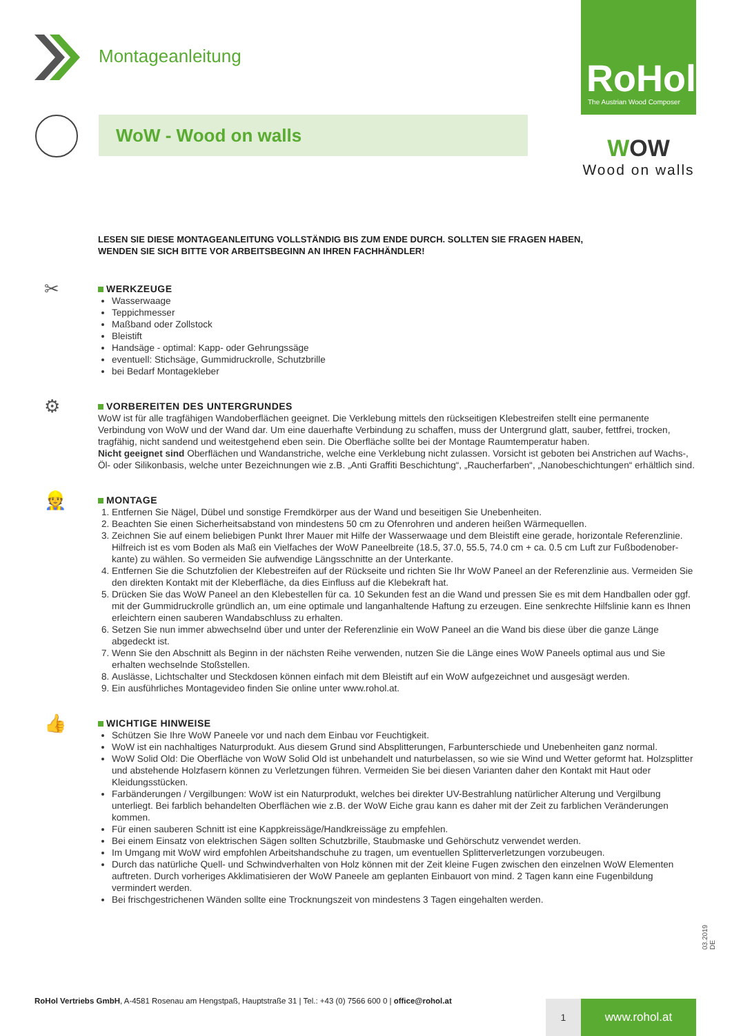Montageanleitung
RoHol
The Austrian Wood Composer
WoW - Wood on walls
WOW
Wood on walls
LESEN SIE DIESE MONTAGEANLEITUNG VOLLSTÄNDIG BIS ZUM ENDE DURCH. SOLLTEN SIE FRAGEN HABEN,
WENDEN SIE SICH BITTE VOR ARBEITSBEGINN AN IHREN FACHHÄNDLER!
✂
WERKZEUGE
Wasserwaage
Teppichmesser
Maßband oder Zollstock
Bleistift
Handsäge - optimal: Kapp- oder Gehrungssäge
eventuell: Stichsäge, Gummidruckrolle, Schutzbrille
bei Bedarf Montagekleber
⚙
VORBEREITEN DES UNTERGRUNDES
WoW ist für alle tragfähigen Wandoberflächen geeignet. Die Verklebung mittels den rückseitigen Klebestreifen stellt eine permanente Verbindung von WoW und der Wand dar. Um eine dauerhafte Verbindung zu schaffen, muss der Untergrund glatt, sauber, fettfrei, trocken, tragfähig, nicht sandend und weitestgehend eben sein. Die Oberfläche sollte bei der Montage Raumtemperatur haben.
Nicht geeignet sind Oberflächen und Wandanstriche, welche eine Verklebung nicht zulassen. Vorsicht ist geboten bei Anstrichen auf Wachs-, Öl- oder Silikonbasis, welche unter Bezeichnungen wie z.B. „Anti Graffiti Beschichtung“, „Raucherfarben“, „Nanobeschichtungen“ erhältlich sind.
👷
MONTAGE
1. Entfernen Sie Nägel, Dübel und sonstige Fremdkörper aus der Wand und beseitigen Sie Unebenheiten.
2. Beachten Sie einen Sicherheitsabstand von mindestens 50 cm zu Ofenrohren und anderen heißen Wärmequellen.
3. Zeichnen Sie auf einem beliebigen Punkt Ihrer Mauer mit Hilfe der Wasserwaage und dem Bleistift eine gerade, horizontale Referenzlinie. Hilfreich ist es vom Boden als Maß ein Vielfaches der WoW Paneelbreite (18.5, 37.0, 55.5, 74.0 cm + ca. 0.5 cm Luft zur Fußbodenober-kante) zu wählen. So vermeiden Sie aufwendige Längsschnitte an der Unterkante.
4. Entfernen Sie die Schutzfolien der Klebestreifen auf der Rückseite und richten Sie Ihr WoW Paneel an der Referenzlinie aus. Vermeiden Sie den direkten Kontakt mit der Kleberfläche, da dies Einfluss auf die Klebekraft hat.
5. Drücken Sie das WoW Paneel an den Klebestellen für ca. 10 Sekunden fest an die Wand und pressen Sie es mit dem Handballen oder ggf. mit der Gummidruckrolle gründlich an, um eine optimale und langanhaltende Haftung zu erzeugen. Eine senkrechte Hilfslinie kann es Ihnen erleichtern einen sauberen Wandabschluss zu erhalten.
6. Setzen Sie nun immer abwechselnd über und unter der Referenzlinie ein WoW Paneel an die Wand bis diese über die ganze Länge abgedeckt ist.
7. Wenn Sie den Abschnitt als Beginn in der nächsten Reihe verwenden, nutzen Sie die Länge eines WoW Paneels optimal aus und Sie erhalten wechselnde Stoßstellen.
8. Auslässe, Lichtschalter und Steckdosen können einfach mit dem Bleistift auf ein WoW aufgezeichnet und ausgesägt werden.
9. Ein ausführliches Montagevideo finden Sie online unter www.rohol.at.
👍
WICHTIGE HINWEISE
Schützen Sie Ihre WoW Paneele vor und nach dem Einbau vor Feuchtigkeit.
WoW ist ein nachhaltiges Naturprodukt. Aus diesem Grund sind Absplitterungen, Farbunterschiede und Unebenheiten ganz normal.
WoW Solid Old: Die Oberfläche von WoW Solid Old ist unbehandelt und naturbelassen, so wie sie Wind und Wetter geformt hat. Holzsplitter und abstehende Holzfasern können zu Verletzungen führen. Vermeiden Sie bei diesen Varianten daher den Kontakt mit Haut oder Kleidungsstücken.
Farbänderungen / Vergilbungen: WoW ist ein Naturprodukt, welches bei direkter UV-Bestrahlung natürlicher Alterung und Vergilbung unterliegt. Bei farblich behandelten Oberflächen wie z.B. der WoW Eiche grau kann es daher mit der Zeit zu farblichen Veränderungen kommen.
Für einen sauberen Schnitt ist eine Kappkreissäge/Handkreissäge zu empfehlen.
Bei einem Einsatz von elektrischen Sägen sollten Schutzbrille, Staubmaske und Gehörschutz verwendet werden.
Im Umgang mit WoW wird empfohlen Arbeitshandschuhe zu tragen, um eventuellen Splitterverletzungen vorzubeugen.
Durch das natürliche Quell- und Schwindverhalten von Holz können mit der Zeit kleine Fugen zwischen den einzelnen WoW Elementen auftreten. Durch vorheriges Akklimatisieren der WoW Paneele am geplanten Einbauort von mind. 2 Tagen kann eine Fugenbildung vermindert werden.
Bei frischgestrichenen Wänden sollte eine Trocknungszeit von mindestens 3 Tagen eingehalten werden.
03.2019 DE
RoHol Vertriebs GmbH, A-4581 Rosenau am Hengstpaß, Hauptstraße 31 | Tel.: +43 (0) 7566 600 0 | office@rohol.at
1 www.rohol.at